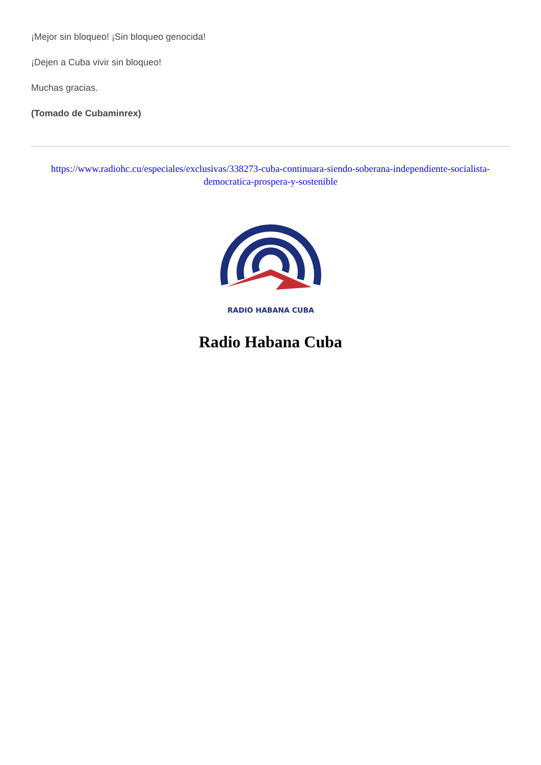¡Mejor sin bloqueo! ¡Sin bloqueo genocida!
¡Dejen a Cuba vivir sin bloqueo!
Muchas gracias.
(Tomado de Cubaminrex)
https://www.radiohc.cu/especiales/exclusivas/338273-cuba-continuara-siendo-soberana-independiente-socialista-democratica-prospera-y-sostenible
RADIO HABANA CUBA
Radio Habana Cuba